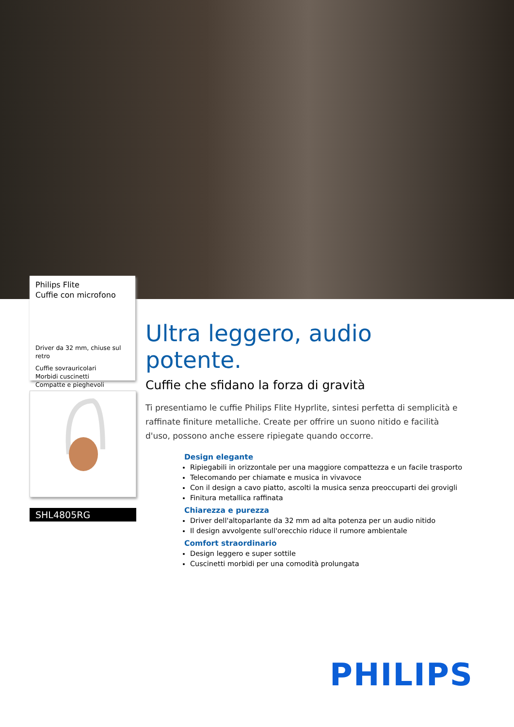Philips Flite
Cuffie con microfono
Driver da 32 mm, chiuse sul retro
Cuffie sovrauricolari
Morbidi cuscinetti
Compatte e pieghevoli
SHL4805RG
Ultra leggero, audio potente.
Cuffie che sfidano la forza di gravità
Ti presentiamo le cuffie Philips Flite Hyprlite, sintesi perfetta di semplicità e raffinate finiture metalliche. Create per offrire un suono nitido e facilità d'uso, possono anche essere ripiegate quando occorre.
Design elegante
Ripiegabili in orizzontale per una maggiore compattezza e un facile trasporto
Telecomando per chiamate e musica in vivavoce
Con il design a cavo piatto, ascolti la musica senza preoccuparti dei grovigli
Finitura metallica raffinata
Chiarezza e purezza
Driver dell'altoparlante da 32 mm ad alta potenza per un audio nitido
Il design avvolgente sull'orecchio riduce il rumore ambientale
Comfort straordinario
Design leggero e super sottile
Cuscinetti morbidi per una comodità prolungata
PHILIPS